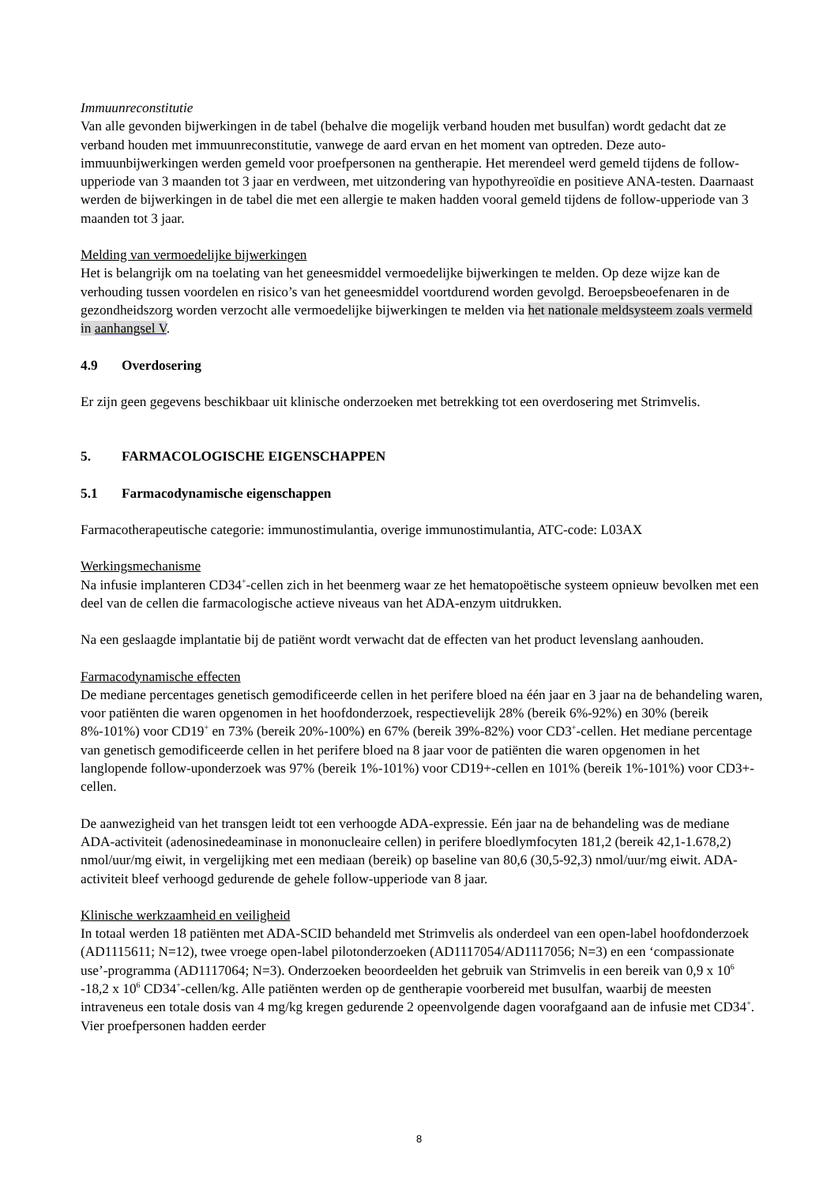Immuunreconstitutie
Van alle gevonden bijwerkingen in de tabel (behalve die mogelijk verband houden met busulfan) wordt gedacht dat ze verband houden met immuunreconstitutie, vanwege de aard ervan en het moment van optreden. Deze auto-immuunbijwerkingen werden gemeld voor proefpersonen na gentherapie. Het merendeel werd gemeld tijdens de follow-upperiode van 3 maanden tot 3 jaar en verdween, met uitzondering van hypothyreoïdie en positieve ANA-testen. Daarnaast werden de bijwerkingen in de tabel die met een allergie te maken hadden vooral gemeld tijdens de follow-upperiode van 3 maanden tot 3 jaar.
Melding van vermoedelijke bijwerkingen
Het is belangrijk om na toelating van het geneesmiddel vermoedelijke bijwerkingen te melden. Op deze wijze kan de verhouding tussen voordelen en risico’s van het geneesmiddel voortdurend worden gevolgd. Beroepsbeoefenaren in de gezondheidszorg worden verzocht alle vermoedelijke bijwerkingen te melden via het nationale meldsysteem zoals vermeld in aanhangsel V.
4.9 Overdosering
Er zijn geen gegevens beschikbaar uit klinische onderzoeken met betrekking tot een overdosering met Strimvelis.
5. FARMACOLOGISCHE EIGENSCHAPPEN
5.1 Farmacodynamische eigenschappen
Farmacotherapeutische categorie: immunostimulantia, overige immunostimulantia, ATC-code: L03AX
Werkingsmechanisme
Na infusie implanteren CD34<sup>+</sup>-cellen zich in het beenmerg waar ze het hematopoëtische systeem opnieuw bevolken met een deel van de cellen die farmacologische actieve niveaus van het ADA-enzym uitdrukken.
Na een geslaagde implantatie bij de patiënt wordt verwacht dat de effecten van het product levenslang aanhouden.
Farmacodynamische effecten
De mediane percentages genetisch gemodificeerde cellen in het perifere bloed na één jaar en 3 jaar na de behandeling waren, voor patiënten die waren opgenomen in het hoofdonderzoek, respectievelijk 28% (bereik 6%-92%) en 30% (bereik 8%-101%) voor CD19<sup>+</sup> en 73% (bereik 20%-100%) en 67% (bereik 39%-82%) voor CD3<sup>+</sup>-cellen. Het mediane percentage van genetisch gemodificeerde cellen in het perifere bloed na 8 jaar voor de patiënten die waren opgenomen in het langlopende follow-uponderzoek was 97% (bereik 1%-101%) voor CD19+-cellen en 101% (bereik 1%-101%) voor CD3+-cellen.
De aanwezigheid van het transgen leidt tot een verhoogde ADA-expressie. Eén jaar na de behandeling was de mediane ADA-activiteit (adenosinedeaminase in mononucleaire cellen) in perifere bloedlymfocyten 181,2 (bereik 42,1-1.678,2) nmol/uur/mg eiwit, in vergelijking met een mediaan (bereik) op baseline van 80,6 (30,5-92,3) nmol/uur/mg eiwit. ADA-activiteit bleef verhoogd gedurende de gehele follow-upperiode van 8 jaar.
Klinische werkzaamheid en veiligheid
In totaal werden 18 patiënten met ADA-SCID behandeld met Strimvelis als onderdeel van een open-label hoofdonderzoek (AD1115611; N=12), twee vroege open-label pilotonderzoeken (AD1117054/AD1117056; N=3) en een ‘compassionate use’-programma (AD1117064; N=3). Onderzoeken beoordeelden het gebruik van Strimvelis in een bereik van 0,9 x 10<sup>6</sup> -18,2 x 10<sup>6</sup> CD34<sup>+</sup>-cellen/kg. Alle patiënten werden op de gentherapie voorbereid met busulfan, waarbij de meesten intraveneus een totale dosis van 4 mg/kg kregen gedurende 2 opeenvolgende dagen voorafgaand aan de infusie met CD34<sup>+</sup>. Vier proefpersonen hadden eerder
8